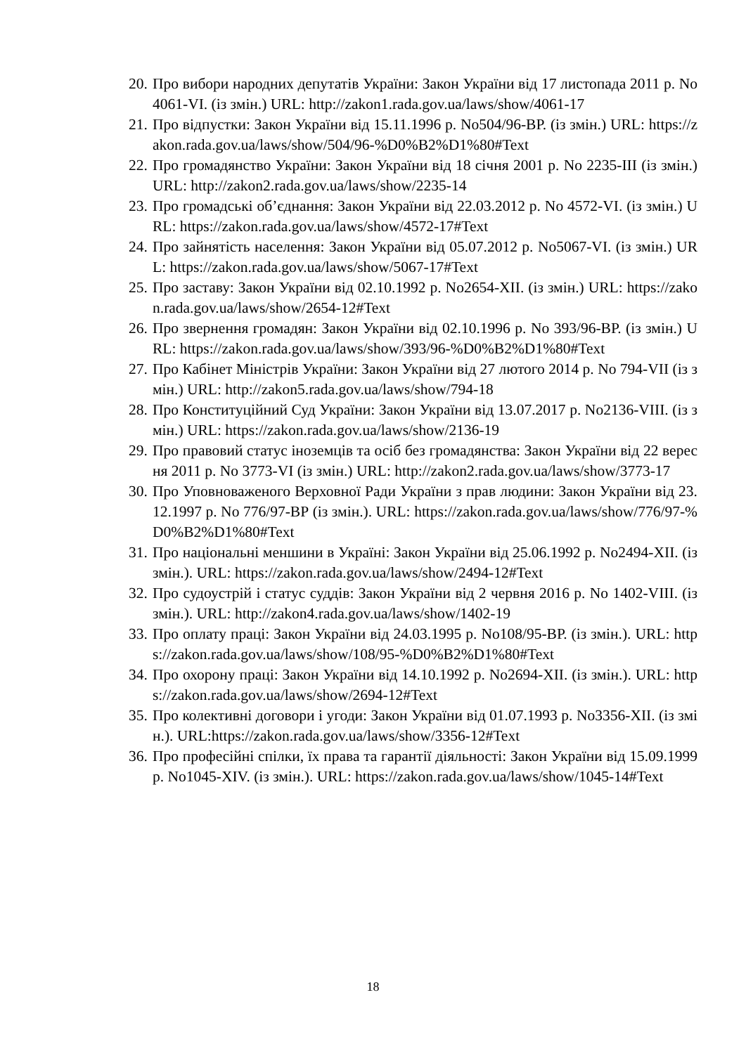20. Про вибори народних депутатів України: Закон України від 17 листопада 2011 р. No 4061-VI. (із змін.) URL: http://zakon1.rada.gov.ua/laws/show/4061-17
21. Про відпустки: Закон України від 15.11.1996 р. No504/96-ВР. (із змін.) URL: https://zakon.rada.gov.ua/laws/show/504/96-%D0%B2%D1%80#Text
22. Про громадянство України: Закон України від 18 січня 2001 р. No 2235-III (із змін.) URL: http://zakon2.rada.gov.ua/laws/show/2235-14
23. Про громадські об’єднання: Закон України від 22.03.2012 р. No 4572-VI. (із змін.) URL: https://zakon.rada.gov.ua/laws/show/4572-17#Text
24. Про зайнятість населення: Закон України від 05.07.2012 р. No5067-VI. (із змін.) URL: https://zakon.rada.gov.ua/laws/show/5067-17#Text
25. Про заставу: Закон України від 02.10.1992 р. No2654-XII. (із змін.) URL: https://zakon.rada.gov.ua/laws/show/2654-12#Text
26. Про звернення громадян: Закон України від 02.10.1996 р. No 393/96-ВР. (із змін.) URL: https://zakon.rada.gov.ua/laws/show/393/96-%D0%B2%D1%80#Text
27. Про Кабінет Міністрів України: Закон України від 27 лютого 2014 р. No 794-VII (із змін.) URL: http://zakon5.rada.gov.ua/laws/show/794-18
28. Про Конституційний Суд України: Закон України від 13.07.2017 р. No2136-VIII. (із змін.) URL: https://zakon.rada.gov.ua/laws/show/2136-19
29. Про правовий статус іноземців та осіб без громадянства: Закон України від 22 вересня 2011 р. No 3773-VI (із змін.) URL: http://zakon2.rada.gov.ua/laws/show/3773-17
30. Про Уповноваженого Верховної Ради України з прав людини: Закон України від 23.12.1997 р. No 776/97-ВР (із змін.). URL: https://zakon.rada.gov.ua/laws/show/776/97-%D0%B2%D1%80#Text
31. Про національні меншини в Україні: Закон України від 25.06.1992 р. No2494-XII. (із змін.). URL: https://zakon.rada.gov.ua/laws/show/2494-12#Text
32. Про судоустрій і статус суддів: Закон України від 2 червня 2016 р. No 1402-VIII. (із змін.). URL: http://zakon4.rada.gov.ua/laws/show/1402-19
33. Про оплату праці: Закон України від 24.03.1995 р. No108/95-ВР. (із змін.). URL: https://zakon.rada.gov.ua/laws/show/108/95-%D0%B2%D1%80#Text
34. Про охорону праці: Закон України від 14.10.1992 р. No2694-XII. (із змін.). URL: https://zakon.rada.gov.ua/laws/show/2694-12#Text
35. Про колективні договори і угоди: Закон України від 01.07.1993 р. No3356-XII. (із змін.). URL:https://zakon.rada.gov.ua/laws/show/3356-12#Text
36. Про професійні спілки, їх права та гарантії діяльності: Закон України від 15.09.1999 р. No1045-XIV. (із змін.). URL: https://zakon.rada.gov.ua/laws/show/1045-14#Text
18